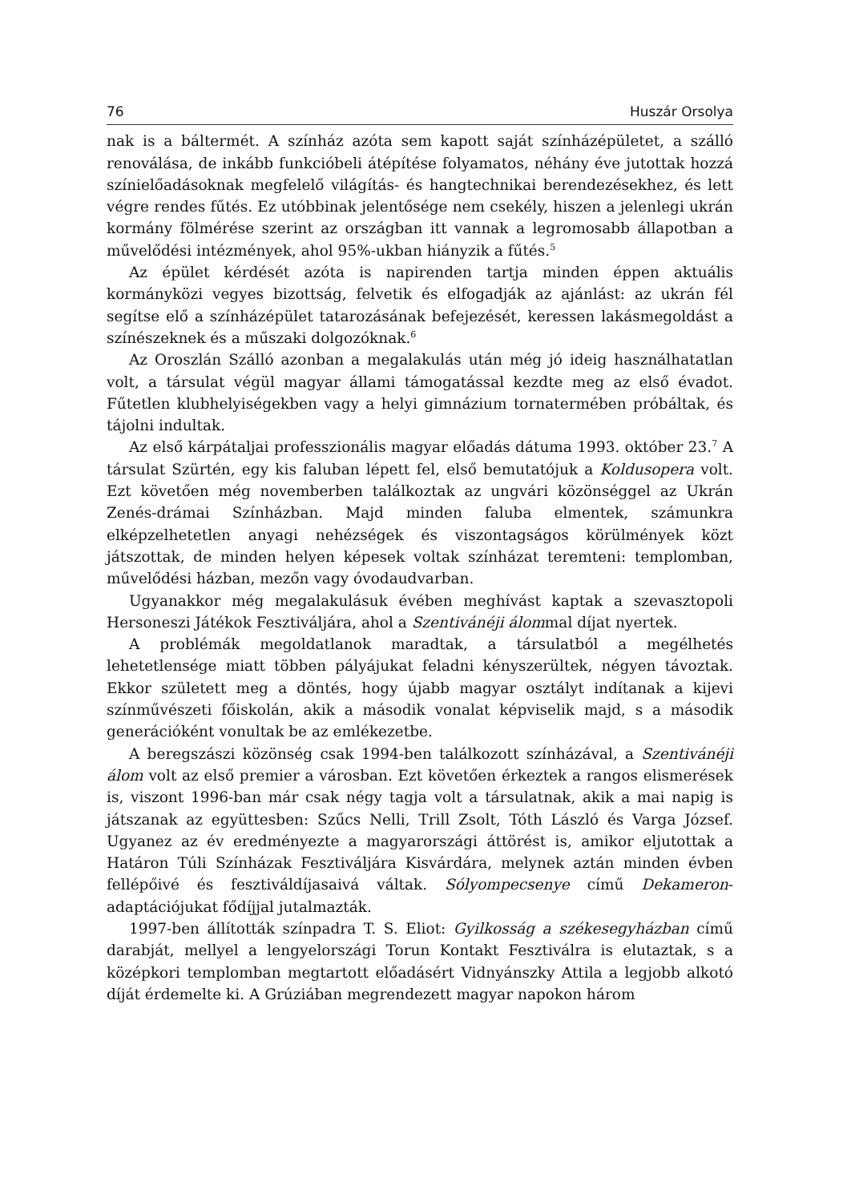76 Huszár Orsolya
nak is a báltermét. A színház azóta sem kapott saját színházépületet, a szálló renoválása, de inkább funkcióbeli átépítése folyamatos, néhány éve jutottak hozzá színielőadásoknak megfelelő világítás- és hangtechnikai berendezésekhez, és lett végre rendes fűtés. Ez utóbbinak jelentősége nem csekély, hiszen a jelenlegi ukrán kormány fölmérése szerint az országban itt vannak a legromosabb állapotban a művelődési intézmények, ahol 95%-ukban hiányzik a fűtés.<sup>5</sup>
Az épület kérdését azóta is napirenden tartja minden éppen aktuális kormányközi vegyes bizottság, felvetik és elfogadják az ajánlást: az ukrán fél segítse elő a színházépület tatarozásának befejezését, keressen lakásmegoldást a színészeknek és a műszaki dolgozóknak.<sup>6</sup>
Az Oroszlán Szálló azonban a megalakulás után még jó ideig használhatatlan volt, a társulat végül magyar állami támogatással kezdte meg az első évadot. Fűtetlen klubhelyiségekben vagy a helyi gimnázium tornatermében próbáltak, és tájolni indultak.
Az első kárpátaljai professzionális magyar előadás dátuma 1993. október 23.<sup>7</sup> A társulat Szürtén, egy kis faluban lépett fel, első bemutatójuk a Koldusopera volt. Ezt követően még novemberben találkoztak az ungvári közönséggel az Ukrán Zenés-drámai Színházban. Majd minden faluba elmentek, számunkra elképzelhetetlen anyagi nehézségek és viszontagságos körülmények közt játszottak, de minden helyen képesek voltak színházat teremteni: templomban, művelődési házban, mezőn vagy óvodaudvarban.
Ugyanakkor még megalakulásuk évében meghívást kaptak a szevasztopoli Hersoneszi Játékok Fesztiváljára, ahol a Szentivánéji álommal díjat nyertek.
A problémák megoldatlanok maradtak, a társulatból a megélhetés lehetetlensége miatt többen pályájukat feladni kényszerültek, négyen távoztak. Ekkor született meg a döntés, hogy újabb magyar osztályt indítanak a kijevi színművészeti főiskolán, akik a második vonalat képviselik majd, s a második generációként vonultak be az emlékezetbe.
A beregszászi közönség csak 1994-ben találkozott színházával, a Szentivánéji álom volt az első premier a városban. Ezt követően érkeztek a rangos elismerések is, viszont 1996-ban már csak négy tagja volt a társulatnak, akik a mai napig is játszanak az együttesben: Szűcs Nelli, Trill Zsolt, Tóth László és Varga József. Ugyanez az év eredményezte a magyarországi áttörést is, amikor eljutottak a Határon Túli Színházak Fesztiváljára Kisvárdára, melynek aztán minden évben fellépőivé és fesztiváldíjasaivá váltak. Sólyompecsenye című Dekameron-adaptációjukat fődíjjal jutalmazták.
1997-ben állították színpadra T. S. Eliot: Gyilkosság a székesegyházban című darabját, mellyel a lengyelországi Torun Kontakt Fesztiválra is elutaztak, s a középkori templomban megtartott előadásért Vidnyánszky Attila a legjobb alkotó díját érdemelte ki. A Grúziában megrendezett magyar napokon három